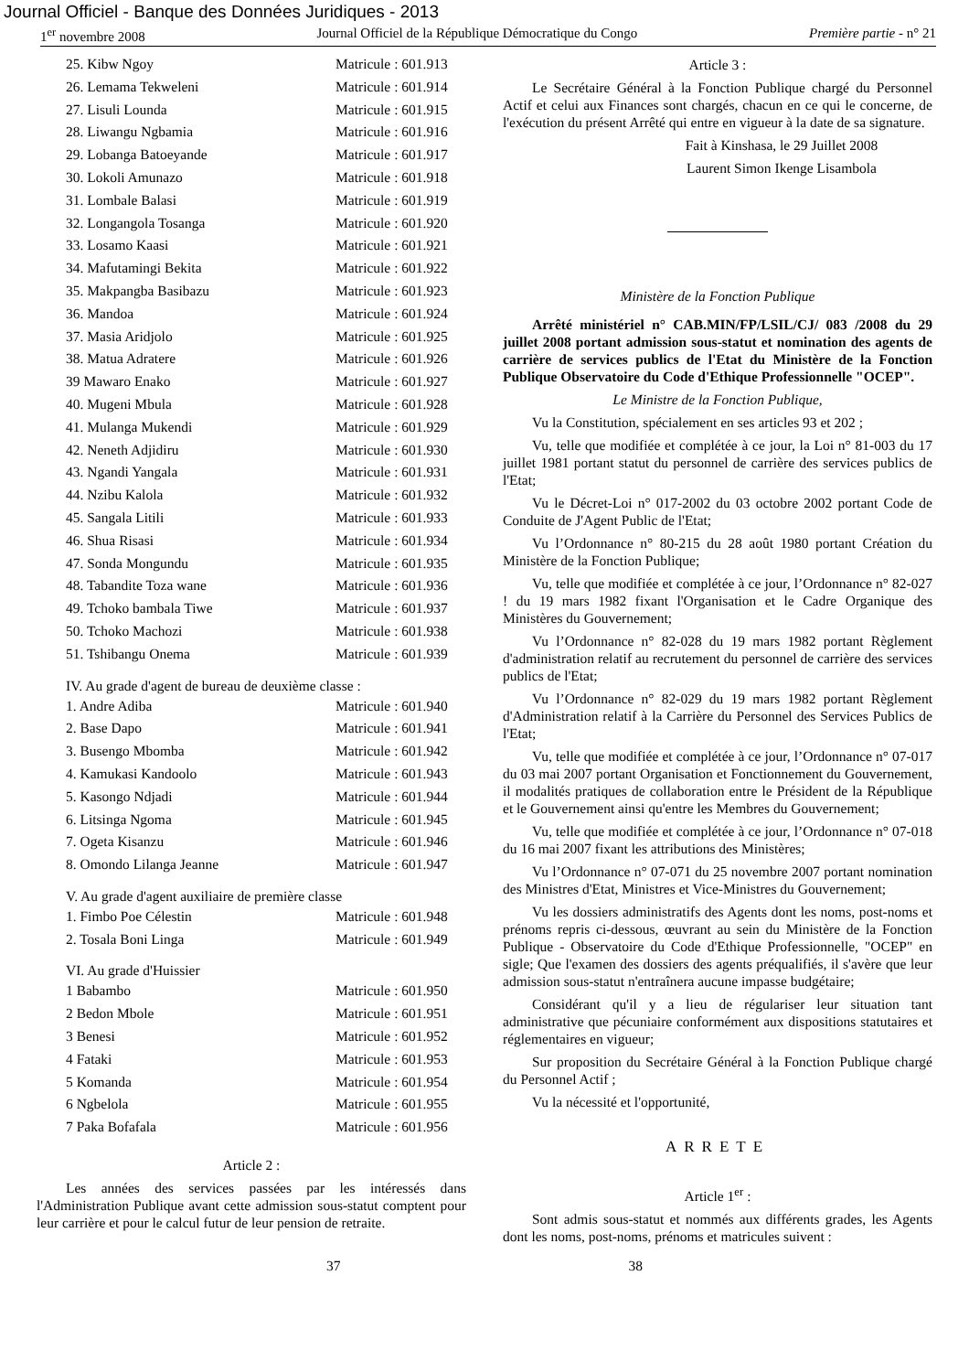Journal Officiel - Banque des Données Juridiques - 2013
1<sup>er</sup> novembre 2008 Journal Officiel de la République Démocratique du Congo Première partie - n° 21
| 25. Kibw Ngoy | Matricule : 601.913 |
| 26. Lemama Tekweleni | Matricule : 601.914 |
| 27. Lisuli Lounda | Matricule : 601.915 |
| 28. Liwangu Ngbamia | Matricule : 601.916 |
| 29. Lobanga Batoeyande | Matricule : 601.917 |
| 30. Lokoli Amunazo | Matricule : 601.918 |
| 31. Lombale Balasi | Matricule : 601.919 |
| 32. Longangola Tosanga | Matricule : 601.920 |
| 33. Losamo Kaasi | Matricule : 601.921 |
| 34. Mafutamingi Bekita | Matricule : 601.922 |
| 35. Makpangba Basibazu | Matricule : 601.923 |
| 36. Mandoa | Matricule : 601.924 |
| 37. Masia Aridjolo | Matricule : 601.925 |
| 38. Matua Adratere | Matricule : 601.926 |
| 39 Mawaro Enako | Matricule : 601.927 |
| 40. Mugeni Mbula | Matricule : 601.928 |
| 41. Mulanga Mukendi | Matricule : 601.929 |
| 42. Neneth Adjidiru | Matricule : 601.930 |
| 43. Ngandi Yangala | Matricule : 601.931 |
| 44. Nzibu Kalola | Matricule : 601.932 |
| 45. Sangala Litili | Matricule : 601.933 |
| 46. Shua Risasi | Matricule : 601.934 |
| 47. Sonda Mongundu | Matricule : 601.935 |
| 48. Tabandite Toza wane | Matricule : 601.936 |
| 49. Tchoko bambala Tiwe | Matricule : 601.937 |
| 50. Tchoko Machozi | Matricule : 601.938 |
| 51. Tshibangu Onema | Matricule : 601.939 |
IV. Au grade d'agent de bureau de deuxième classe :
| 1. Andre Adiba | Matricule : 601.940 |
| 2. Base Dapo | Matricule : 601.941 |
| 3. Busengo Mbomba | Matricule : 601.942 |
| 4. Kamukasi Kandoolo | Matricule : 601.943 |
| 5. Kasongo Ndjadi | Matricule : 601.944 |
| 6. Litsinga Ngoma | Matricule : 601.945 |
| 7. Ogeta Kisanzu | Matricule : 601.946 |
| 8. Omondo Lilanga Jeanne | Matricule : 601.947 |
V. Au grade d'agent auxiliaire de première classe
| 1. Fimbo Poe Célestin | Matricule : 601.948 |
| 2. Tosala Boni Linga | Matricule : 601.949 |
VI. Au grade d'Huissier
| 1 Babambo | Matricule : 601.950 |
| 2 Bedon Mbole | Matricule : 601.951 |
| 3 Benesi | Matricule : 601.952 |
| 4 Fataki | Matricule : 601.953 |
| 5 Komanda | Matricule : 601.954 |
| 6 Ngbelola | Matricule : 601.955 |
| 7 Paka Bofafala | Matricule : 601.956 |
Article 2 :
Les années des services passées par les intéressés dans l'Administration Publique avant cette admission sous-statut comptent pour leur carrière et pour le calcul futur de leur pension de retraite.
Article 3 :
Le Secrétaire Général à la Fonction Publique chargé du Personnel Actif et celui aux Finances sont chargés, chacun en ce qui le concerne, de l'exécution du présent Arrêté qui entre en vigueur à la date de sa signature.
Fait à Kinshasa, le 29 Juillet 2008
Laurent Simon Ikenge Lisambola
Ministère de la Fonction Publique
Arrêté ministériel n° CAB.MIN/FP/LSIL/CJ/ 083 /2008 du 29 juillet 2008 portant admission sous-statut et nomination des agents de carrière de services publics de l'Etat du Ministère de la Fonction Publique Observatoire du Code d'Ethique Professionnelle "OCEP".
Le Ministre de la Fonction Publique,
Vu la Constitution, spécialement en ses articles 93 et 202 ;
Vu, telle que modifiée et complétée à ce jour, la Loi n° 81-003 du 17 juillet 1981 portant statut du personnel de carrière des services publics de l'Etat;
Vu le Décret-Loi n° 017-2002 du 03 octobre 2002 portant Code de Conduite de J'Agent Public de l'Etat;
Vu l’Ordonnance n° 80-215 du 28 août 1980 portant Création du Ministère de la Fonction Publique;
Vu, telle que modifiée et complétée à ce jour, l’Ordonnance n° 82-027 ! du 19 mars 1982 fixant l'Organisation et le Cadre Organique des Ministères du Gouvernement;
Vu l’Ordonnance n° 82-028 du 19 mars 1982 portant Règlement d'administration relatif au recrutement du personnel de carrière des services publics de l'Etat;
Vu l’Ordonnance n° 82-029 du 19 mars 1982 portant Règlement d'Administration relatif à la Carrière du Personnel des Services Publics de l'Etat;
Vu, telle que modifiée et complétée à ce jour, l’Ordonnance n° 07-017 du 03 mai 2007 portant Organisation et Fonctionnement du Gouvernement, il modalités pratiques de collaboration entre le Président de la République et le Gouvernement ainsi qu'entre les Membres du Gouvernement;
Vu, telle que modifiée et complétée à ce jour, l’Ordonnance n° 07-018 du 16 mai 2007 fixant les attributions des Ministères;
Vu l’Ordonnance n° 07-071 du 25 novembre 2007 portant nomination des Ministres d'Etat, Ministres et Vice-Ministres du Gouvernement;
Vu les dossiers administratifs des Agents dont les noms, post-noms et prénoms repris ci-dessous, œuvrant au sein du Ministère de la Fonction Publique - Observatoire du Code d'Ethique Professionnelle, "OCEP" en sigle; Que l'examen des dossiers des agents préqualifiés, il s'avère que leur admission sous-statut n'entraînera aucune impasse budgétaire;
Considérant qu'il y a lieu de régulariser leur situation tant administrative que pécuniaire conformément aux dispositions statutaires et réglementaires en vigueur;
Sur proposition du Secrétaire Général à la Fonction Publique chargé du Personnel Actif ;
Vu la nécessité et l'opportunité,
ARRETE
Article 1<sup>er</sup> :
Sont admis sous-statut et nommés aux différents grades, les Agents dont les noms, post-noms, prénoms et matricules suivent :
37 38